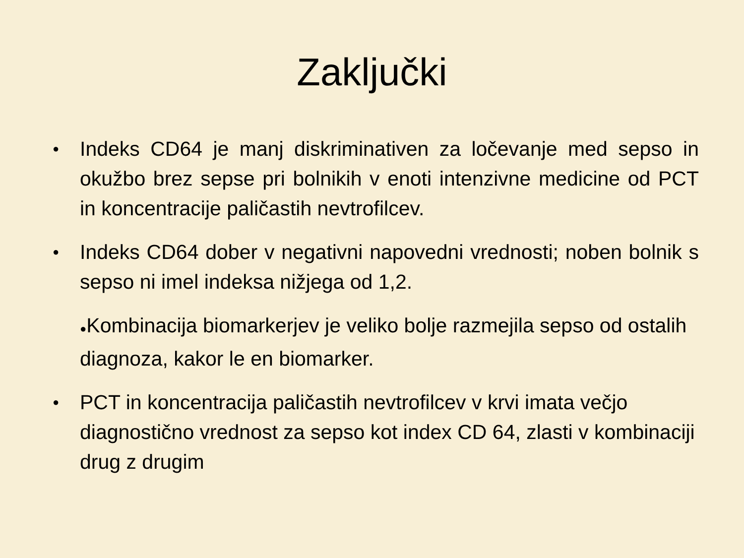Zaključki
● Indeks CD64 je manj diskriminativen za ločevanje med sepso in okužbo brez sepse pri bolnikih v enoti intenzivne medicine od PCT in koncentracije paličastih nevtrofilcev.
● Indeks CD64 dober v negativni napovedni vrednosti; noben bolnik s sepso ni imel indeksa nižjega od 1,2.
●Kombinacija biomarkerjev je veliko bolje razmejila sepso od ostalih diagnoza, kakor le en biomarker.
● PCT in koncentracija paličastih nevtrofilcev v krvi imata večjo diagnostično vrednost za sepso kot index CD 64, zlasti v kombinaciji drug z drugim